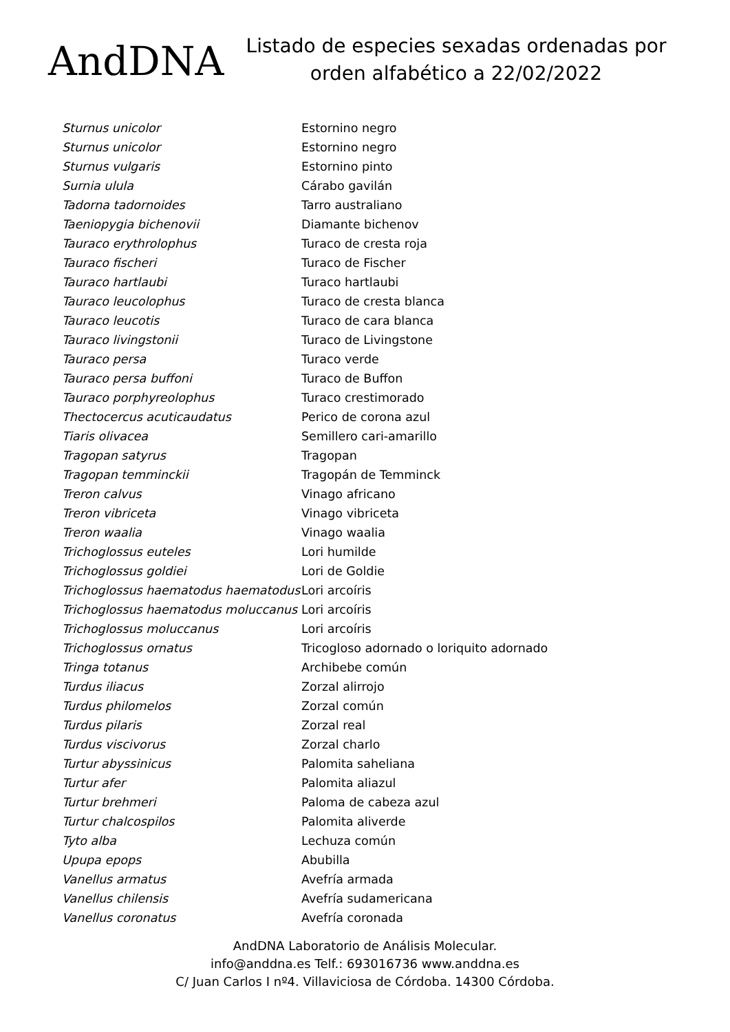AndDNA
Listado de especies sexadas ordenadas por orden alfabético a 22/02/2022
| Sturnus unicolor | Estornino negro |
| Sturnus unicolor | Estornino negro |
| Sturnus vulgaris | Estornino pinto |
| Surnia ulula | Cárabo gavilán |
| Tadorna tadornoides | Tarro australiano |
| Taeniopygia bichenovii | Diamante bichenov |
| Tauraco erythrolophus | Turaco de cresta roja |
| Tauraco fischeri | Turaco de Fischer |
| Tauraco hartlaubi | Turaco hartlaubi |
| Tauraco leucolophus | Turaco de cresta blanca |
| Tauraco leucotis | Turaco de cara blanca |
| Tauraco livingstonii | Turaco de Livingstone |
| Tauraco persa | Turaco verde |
| Tauraco persa buffoni | Turaco de Buffon |
| Tauraco porphyreolophus | Turaco crestimorado |
| Thectocercus acuticaudatus | Perico de corona azul |
| Tiaris olivacea | Semillero cari-amarillo |
| Tragopan satyrus | Tragopan |
| Tragopan temminckii | Tragopán de Temminck |
| Treron calvus | Vinago africano |
| Treron vibriceta | Vinago vibriceta |
| Treron waalia | Vinago waalia |
| Trichoglossus euteles | Lori humilde |
| Trichoglossus goldiei | Lori de Goldie |
| Trichoglossus haematodus haematodus | Lori arcoíris |
| Trichoglossus haematodus moluccanus | Lori arcoíris |
| Trichoglossus moluccanus | Lori arcoíris |
| Trichoglossus ornatus | Tricogloso adornado o loriquito adornado |
| Tringa totanus | Archibebe común |
| Turdus iliacus | Zorzal alirrojo |
| Turdus philomelos | Zorzal común |
| Turdus pilaris | Zorzal real |
| Turdus viscivorus | Zorzal charlo |
| Turtur abyssinicus | Palomita saheliana |
| Turtur afer | Palomita aliazul |
| Turtur brehmeri | Paloma de cabeza azul |
| Turtur chalcospilos | Palomita aliverde |
| Tyto alba | Lechuza común |
| Upupa epops | Abubilla |
| Vanellus armatus | Avefría armada |
| Vanellus chilensis | Avefría sudamericana |
| Vanellus coronatus | Avefría coronada |
AndDNA Laboratorio de Análisis Molecular.
info@anddna.es Telf.: 693016736 www.anddna.es
C/ Juan Carlos I nº4. Villaviciosa de Córdoba. 14300 Córdoba.